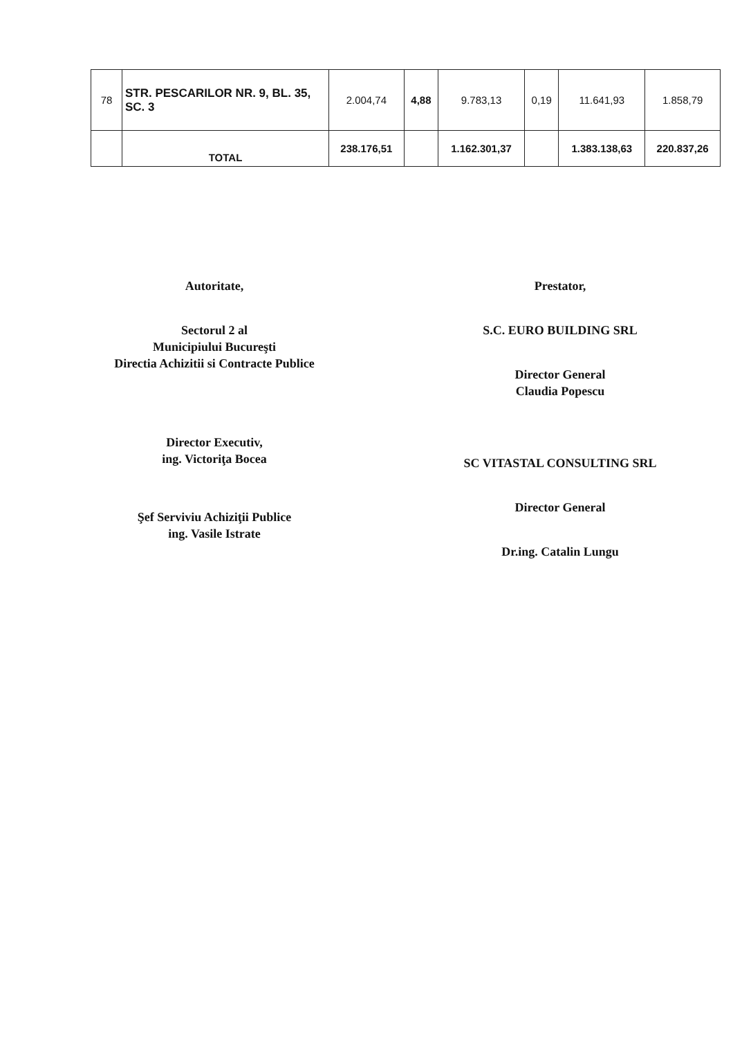| 78 | STR. PESCARILOR NR. 9, BL. 35, SC. 3 | 2.004,74 | 4,88 | 9.783,13 | 0,19 | 11.641,93 | 1.858,79 |
| | TOTAL | 238.176,51 | | 1.162.301,37 | | 1.383.138,63 | 220.837,26 |
Autoritate,
Sectorul 2 al
Municipiului Bucureşti
Directia Achizitii si Contracte Publice
Director Executiv,
ing. Victoriţa Bocea
Şef Serviviu Achiziţii Publice
ing. Vasile Istrate
Prestator,
S.C. EURO BUILDING SRL
Director General
Claudia Popescu
SC VITASTAL CONSULTING SRL
Director General
Dr.ing. Catalin Lungu